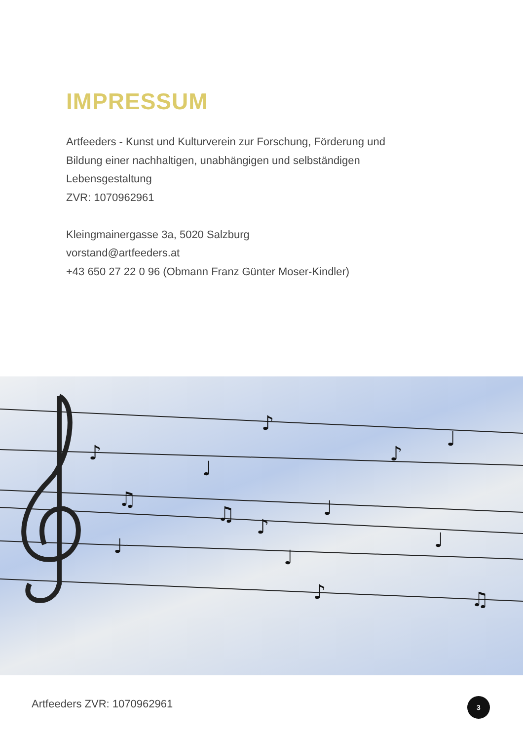IMPRESSUM
Artfeeders - Kunst und Kulturverein zur Forschung, Förderung und
Bildung einer nachhaltigen, unabhängigen und selbständigen
Lebensgestaltung
ZVR: 1070962961
Kleingmainergasse 3a, 5020 Salzburg
vorstand@artfeeders.at
+43 650 27 22 0 96 (Obmann Franz Günter Moser-Kindler)
♪
♩
♪
♫
♫
♪
♩
♪
♩
♩
♩
♩
♪
♫
Artfeeders ZVR: 1070962961 3